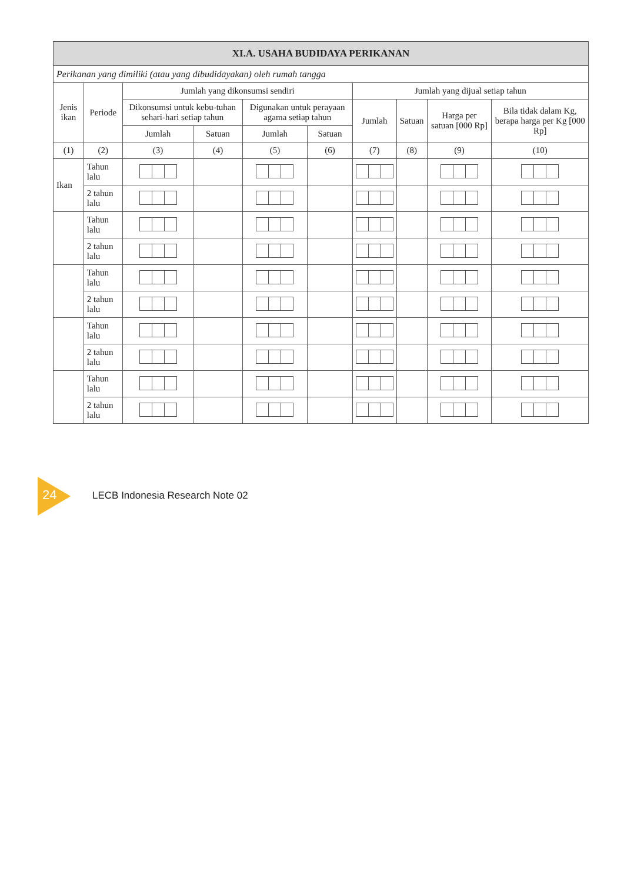| XI.A. USAHA BUDIDAYA PERIKANAN | | | | | | | | | |
| --- | --- | --- | --- | --- | --- | --- | --- | --- | --- |
| Perikanan yang dimiliki (atau yang dibudidayakan) oleh rumah tangga | | | | | | | | | |
| Jenis ikan | Periode | Jumlah yang dikonsumsi sendiri | | | | Jumlah yang dijual setiap tahun | | | |
| | | Dikonsumsi untuk kebu-tuhan sehari-hari setiap tahun | | Digunakan untuk perayaan agama setiap tahun | | Jumlah | Satuan | Harga per satuan [000 Rp] | Bila tidak dalam Kg, berapa harga per Kg [000 Rp] |
| | | Jumlah | Satuan | Jumlah | Satuan | | | | |
| (1) | (2) | (3) | (4) | (5) | (6) | (7) | (8) | (9) | (10) |
| Ikan | Tahun lalu | | | | | | | | |
| | 2 tahun lalu | | | | | | | | |
| | Tahun lalu | | | | | | | | |
| | 2 tahun lalu | | | | | | | | |
| | Tahun lalu | | | | | | | | |
| | 2 tahun lalu | | | | | | | | |
| | Tahun lalu | | | | | | | | |
| | 2 tahun lalu | | | | | | | | |
| | Tahun lalu | | | | | | | | |
| | 2 tahun lalu | | | | | | | | |
24
LECB Indonesia Research Note 02